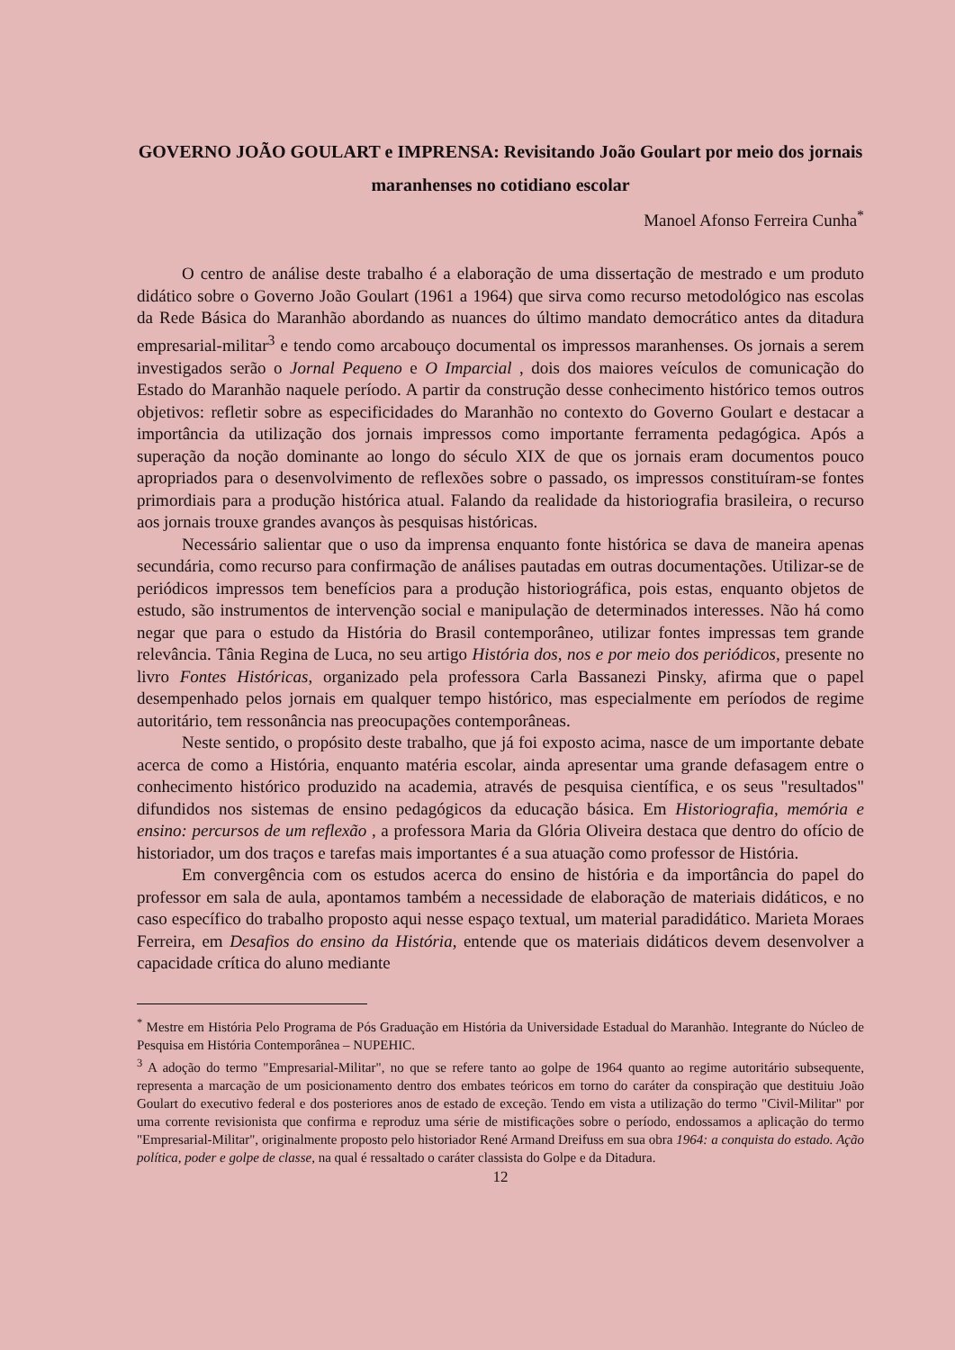GOVERNO JOÃO GOULART e IMPRENSA: Revisitando João Goulart por meio dos jornais maranhenses no cotidiano escolar
Manoel Afonso Ferreira Cunha<sup>*</sup>
O centro de análise deste trabalho é a elaboração de uma dissertação de mestrado e um produto didático sobre o Governo João Goulart (1961 a 1964) que sirva como recurso metodológico nas escolas da Rede Básica do Maranhão abordando as nuances do último mandato democrático antes da ditadura empresarial-militar<sup>3</sup> e tendo como arcabouço documental os impressos maranhenses. Os jornais a serem investigados serão o Jornal Pequeno e O Imparcial , dois dos maiores veículos de comunicação do Estado do Maranhão naquele período. A partir da construção desse conhecimento histórico temos outros objetivos: refletir sobre as especificidades do Maranhão no contexto do Governo Goulart e destacar a importância da utilização dos jornais impressos como importante ferramenta pedagógica. Após a superação da noção dominante ao longo do século XIX de que os jornais eram documentos pouco apropriados para o desenvolvimento de reflexões sobre o passado, os impressos constituíram-se fontes primordiais para a produção histórica atual. Falando da realidade da historiografia brasileira, o recurso aos jornais trouxe grandes avanços às pesquisas históricas.
Necessário salientar que o uso da imprensa enquanto fonte histórica se dava de maneira apenas secundária, como recurso para confirmação de análises pautadas em outras documentações. Utilizar-se de periódicos impressos tem benefícios para a produção historiográfica, pois estas, enquanto objetos de estudo, são instrumentos de intervenção social e manipulação de determinados interesses. Não há como negar que para o estudo da História do Brasil contemporâneo, utilizar fontes impressas tem grande relevância. Tânia Regina de Luca, no seu artigo História dos, nos e por meio dos periódicos, presente no livro Fontes Históricas, organizado pela professora Carla Bassanezi Pinsky, afirma que o papel desempenhado pelos jornais em qualquer tempo histórico, mas especialmente em períodos de regime autoritário, tem ressonância nas preocupações contemporâneas.
Neste sentido, o propósito deste trabalho, que já foi exposto acima, nasce de um importante debate acerca de como a História, enquanto matéria escolar, ainda apresentar uma grande defasagem entre o conhecimento histórico produzido na academia, através de pesquisa científica, e os seus "resultados" difundidos nos sistemas de ensino pedagógicos da educação básica. Em Historiografia, memória e ensino: percursos de um reflexão , a professora Maria da Glória Oliveira destaca que dentro do ofício de historiador, um dos traços e tarefas mais importantes é a sua atuação como professor de História.
Em convergência com os estudos acerca do ensino de história e da importância do papel do professor em sala de aula, apontamos também a necessidade de elaboração de materiais didáticos, e no caso específico do trabalho proposto aqui nesse espaço textual, um material paradidático. Marieta Moraes Ferreira, em Desafios do ensino da História, entende que os materiais didáticos devem desenvolver a capacidade crítica do aluno mediante
<sup>*</sup> Mestre em História Pelo Programa de Pós Graduação em História da Universidade Estadual do Maranhão. Integrante do Núcleo de Pesquisa em História Contemporânea – NUPEHIC.
<sup>3</sup> A adoção do termo "Empresarial-Militar", no que se refere tanto ao golpe de 1964 quanto ao regime autoritário subsequente, representa a marcação de um posicionamento dentro dos embates teóricos em torno do caráter da conspiração que destituiu João Goulart do executivo federal e dos posteriores anos de estado de exceção. Tendo em vista a utilização do termo "Civil-Militar" por uma corrente revisionista que confirma e reproduz uma série de mistificações sobre o período, endossamos a aplicação do termo "Empresarial-Militar", originalmente proposto pelo historiador René Armand Dreifuss em sua obra 1964: a conquista do estado. Ação política, poder e golpe de classe, na qual é ressaltado o caráter classista do Golpe e da Ditadura.
12